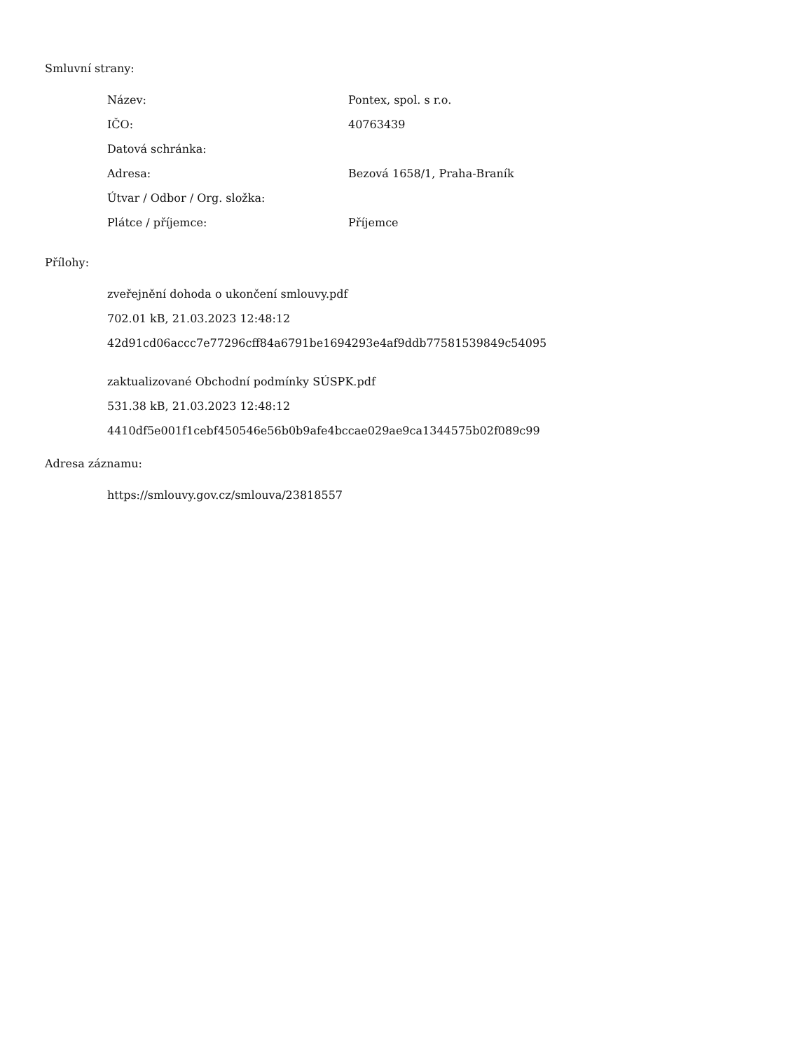Smluvní strany:
| Název: | Pontex, spol. s r.o. |
| IČO: | 40763439 |
| Datová schránka: | |
| Adresa: | Bezová 1658/1, Praha-Braník |
| Útvar / Odbor / Org. složka: | |
| Plátce / příjemce: | Příjemce |
Přílohy:
zveřejnění dohoda o ukončení smlouvy.pdf
702.01 kB, 21.03.2023 12:48:12
42d91cd06accc7e77296cff84a6791be1694293e4af9ddb77581539849c54095
zaktualizované Obchodní podmínky SÚSPK.pdf
531.38 kB, 21.03.2023 12:48:12
4410df5e001f1cebf450546e56b0b9afe4bccae029ae9ca1344575b02f089c99
Adresa záznamu:
https://smlouvy.gov.cz/smlouva/23818557